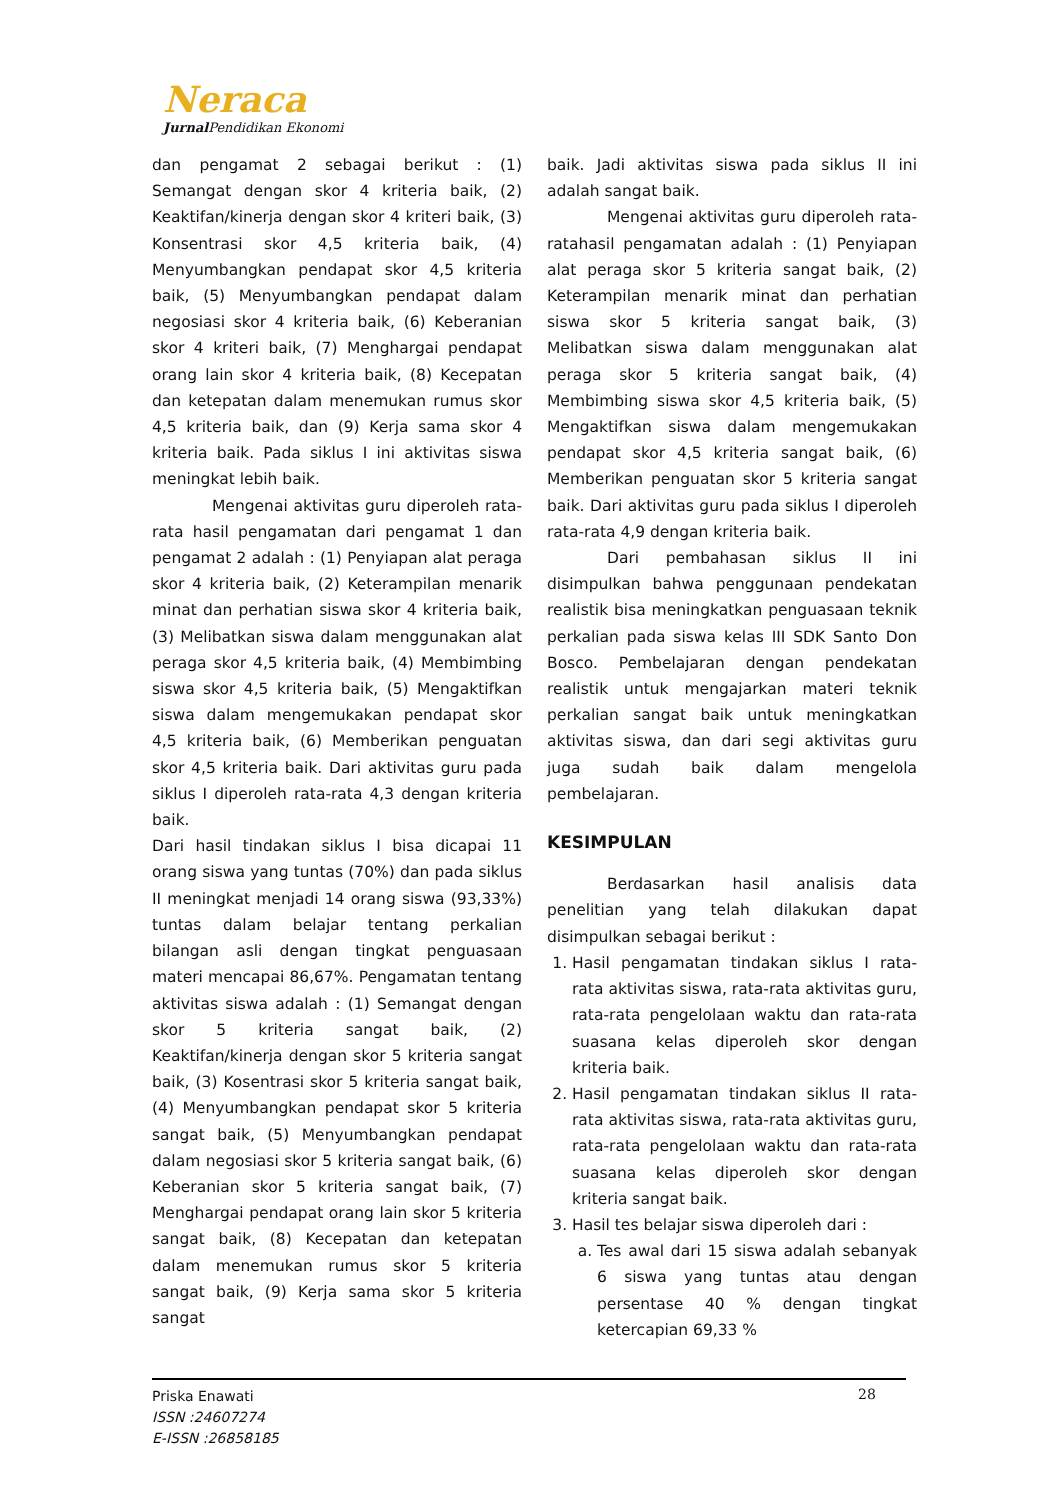Neraca
Jurnal Pendidikan Ekonomi
dan pengamat 2 sebagai berikut : (1) Semangat dengan skor 4 kriteria baik, (2) Keaktifan/kinerja dengan skor 4 kriteri baik, (3) Konsentrasi skor 4,5 kriteria baik, (4) Menyumbangkan pendapat skor 4,5 kriteria baik, (5) Menyumbangkan pendapat dalam negosiasi skor 4 kriteria baik, (6) Keberanian skor 4 kriteri baik, (7) Menghargai pendapat orang lain skor 4 kriteria baik, (8) Kecepatan dan ketepatan dalam menemukan rumus skor 4,5 kriteria baik, dan (9) Kerja sama skor 4 kriteria baik. Pada siklus I ini aktivitas siswa meningkat lebih baik.
Mengenai aktivitas guru diperoleh rata-rata hasil pengamatan dari pengamat 1 dan pengamat 2 adalah : (1) Penyiapan alat peraga skor 4 kriteria baik, (2) Keterampilan menarik minat dan perhatian siswa skor 4 kriteria baik, (3) Melibatkan siswa dalam menggunakan alat peraga skor 4,5 kriteria baik, (4) Membimbing siswa skor 4,5 kriteria baik, (5) Mengaktifkan siswa dalam mengemukakan pendapat skor 4,5 kriteria baik, (6) Memberikan penguatan skor 4,5 kriteria baik. Dari aktivitas guru pada siklus I diperoleh rata-rata 4,3 dengan kriteria baik.
Dari hasil tindakan siklus I bisa dicapai 11 orang siswa yang tuntas (70%) dan pada siklus II meningkat menjadi 14 orang siswa (93,33%) tuntas dalam belajar tentang perkalian bilangan asli dengan tingkat penguasaan materi mencapai 86,67%. Pengamatan tentang aktivitas siswa adalah : (1) Semangat dengan skor 5 kriteria sangat baik, (2) Keaktifan/kinerja dengan skor 5 kriteria sangat baik, (3) Kosentrasi skor 5 kriteria sangat baik, (4) Menyumbangkan pendapat skor 5 kriteria sangat baik, (5) Menyumbangkan pendapat dalam negosiasi skor 5 kriteria sangat baik, (6) Keberanian skor 5 kriteria sangat baik, (7) Menghargai pendapat orang lain skor 5 kriteria sangat baik, (8) Kecepatan dan ketepatan dalam menemukan rumus skor 5 kriteria sangat baik, (9) Kerja sama skor 5 kriteria sangat
baik. Jadi aktivitas siswa pada siklus II ini adalah sangat baik.
Mengenai aktivitas guru diperoleh rata-ratahasil pengamatan adalah : (1) Penyiapan alat peraga skor 5 kriteria sangat baik, (2) Keterampilan menarik minat dan perhatian siswa skor 5 kriteria sangat baik, (3) Melibatkan siswa dalam menggunakan alat peraga skor 5 kriteria sangat baik, (4) Membimbing siswa skor 4,5 kriteria baik, (5) Mengaktifkan siswa dalam mengemukakan pendapat skor 4,5 kriteria sangat baik, (6) Memberikan penguatan skor 5 kriteria sangat baik. Dari aktivitas guru pada siklus I diperoleh rata-rata 4,9 dengan kriteria baik.
Dari pembahasan siklus II ini disimpulkan bahwa penggunaan pendekatan realistik bisa meningkatkan penguasaan teknik perkalian pada siswa kelas III SDK Santo Don Bosco. Pembelajaran dengan pendekatan realistik untuk mengajarkan materi teknik perkalian sangat baik untuk meningkatkan aktivitas siswa, dan dari segi aktivitas guru juga sudah baik dalam mengelola pembelajaran.
KESIMPULAN
Berdasarkan hasil analisis data penelitian yang telah dilakukan dapat disimpulkan sebagai berikut :
1. Hasil pengamatan tindakan siklus I rata-rata aktivitas siswa, rata-rata aktivitas guru, rata-rata pengelolaan waktu dan rata-rata suasana kelas diperoleh skor dengan kriteria baik.
2. Hasil pengamatan tindakan siklus II rata-rata aktivitas siswa, rata-rata aktivitas guru, rata-rata pengelolaan waktu dan rata-rata suasana kelas diperoleh skor dengan kriteria sangat baik.
3. Hasil tes belajar siswa diperoleh dari :
a. Tes awal dari 15 siswa adalah sebanyak 6 siswa yang tuntas atau dengan persentase 40 % dengan tingkat ketercapian 69,33 %
Priska Enawati
ISSN :24607274
E-ISSN :26858185
28